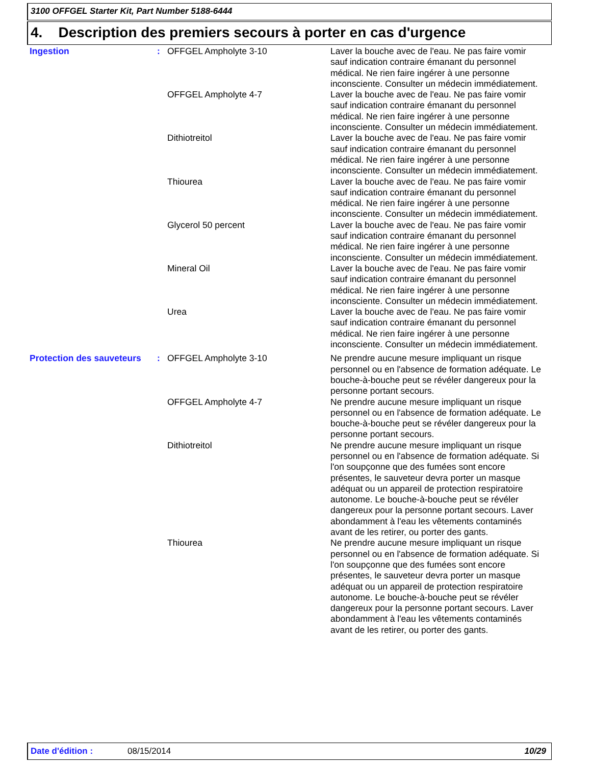3100 OFFGEL Starter Kit, Part Number 5188-6444
4. Description des premiers secours à porter en cas d'urgence
| Ingestion | : | OFFGEL Ampholyte 3-10 | Laver la bouche avec de l'eau. Ne pas faire vomir sauf indication contraire émanant du personnel médical. Ne rien faire ingérer à une personne inconsciente. Consulter un médecin immédiatement. |
| | | OFFGEL Ampholyte 4-7 | Laver la bouche avec de l'eau. Ne pas faire vomir sauf indication contraire émanant du personnel médical. Ne rien faire ingérer à une personne inconsciente. Consulter un médecin immédiatement. |
| | | Dithiotreitol | Laver la bouche avec de l'eau. Ne pas faire vomir sauf indication contraire émanant du personnel médical. Ne rien faire ingérer à une personne inconsciente. Consulter un médecin immédiatement. |
| | | Thiourea | Laver la bouche avec de l'eau. Ne pas faire vomir sauf indication contraire émanant du personnel médical. Ne rien faire ingérer à une personne inconsciente. Consulter un médecin immédiatement. |
| | | Glycerol 50 percent | Laver la bouche avec de l'eau. Ne pas faire vomir sauf indication contraire émanant du personnel médical. Ne rien faire ingérer à une personne inconsciente. Consulter un médecin immédiatement. |
| | | Mineral Oil | Laver la bouche avec de l'eau. Ne pas faire vomir sauf indication contraire émanant du personnel médical. Ne rien faire ingérer à une personne inconsciente. Consulter un médecin immédiatement. |
| | | Urea | Laver la bouche avec de l'eau. Ne pas faire vomir sauf indication contraire émanant du personnel médical. Ne rien faire ingérer à une personne inconsciente. Consulter un médecin immédiatement. |
| Protection des sauveteurs | : | OFFGEL Ampholyte 3-10 | Ne prendre aucune mesure impliquant un risque personnel ou en l'absence de formation adéquate. Le bouche-à-bouche peut se révéler dangereux pour la personne portant secours. |
| | | OFFGEL Ampholyte 4-7 | Ne prendre aucune mesure impliquant un risque personnel ou en l'absence de formation adéquate. Le bouche-à-bouche peut se révéler dangereux pour la personne portant secours. |
| | | Dithiotreitol | Ne prendre aucune mesure impliquant un risque personnel ou en l'absence de formation adéquate. Si l'on soupçonne que des fumées sont encore présentes, le sauveteur devra porter un masque adéquat ou un appareil de protection respiratoire autonome. Le bouche-à-bouche peut se révéler dangereux pour la personne portant secours. Laver abondamment à l'eau les vêtements contaminés avant de les retirer, ou porter des gants. |
| | | Thiourea | Ne prendre aucune mesure impliquant un risque personnel ou en l'absence de formation adéquate. Si l'on soupçonne que des fumées sont encore présentes, le sauveteur devra porter un masque adéquat ou un appareil de protection respiratoire autonome. Le bouche-à-bouche peut se révéler dangereux pour la personne portant secours. Laver abondamment à l'eau les vêtements contaminés avant de les retirer, ou porter des gants. |
Date d'édition : 08/15/2014 10/29